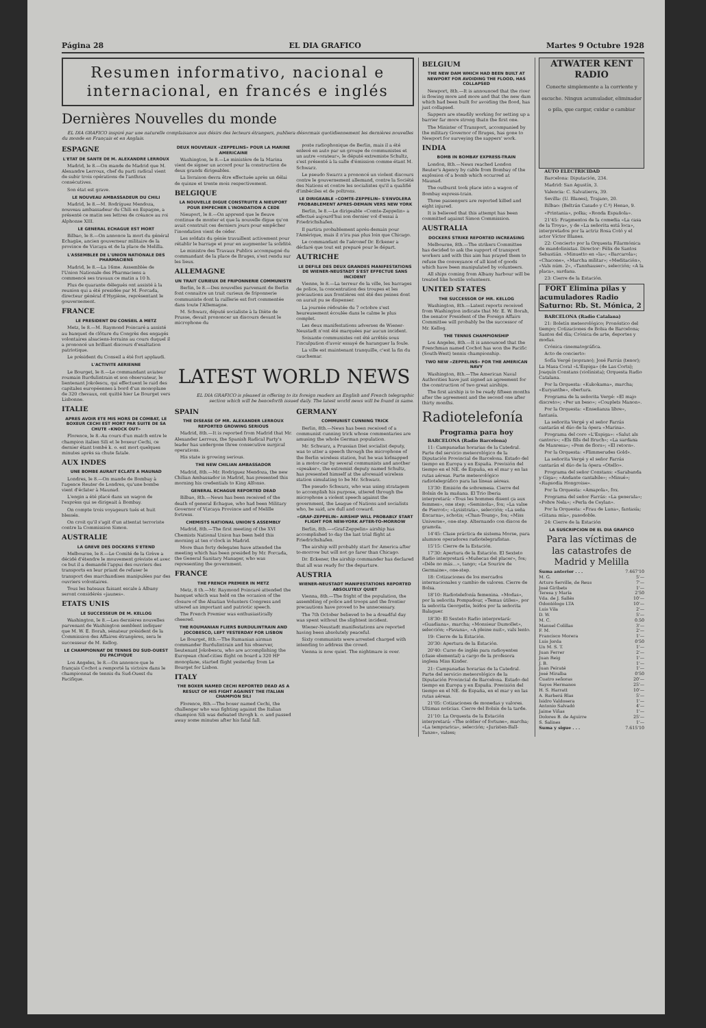Página 28 EL DIA GRAFICO Martes 9 Octubre 1928
Resumen informativo, nacional e internacional, en francés e inglés
Dernières Nouvelles du monde
EL DIA GRAFICO inspiré par une naturelle complaisance aux désirs des lecteurs étrangers, publiera désormais quotidiennement les dernières nouvelles du monde en Français et en Anglais.
ESPAGNE
L'ETAT DE SANTE DE M. ALEXANDRE LERROUX
Madrid, le 8.—On mande de Madrid que M. Alexandre Lerroux, chef du parti radical vient de subir trois opérations de l'anthrax consécutives.
Son état est grave.
LE NOUVEAU AMBASSADEUR DU CHILI
Madrid, le 8.—M. Rodríguez Mendoza, nouveau ambassadeur du Chili en Espagne, a présenté ce matin ses lettres de créance au roi Alphonse XIII.
LE GENERAL ECHAGUE EST MORT
Bilbao, le 8.—On annonce la mort du général Echagüe, ancien gouverneur militaire de la province de Vizcaya et de la place de Melilla.
L'ASSEMBLEE DE L'UNION NATIONALE DES PHARMACIENS
Madrid, le 8.—La 16me. Assemblée de l'Union Nationale des Pharmaciens a commencé ses travaux ce matin a 10 h.
Plus de quarante délegués ont assisté à la reunion qui a été presidée par M. Forcada, directeur général d'Hygiène, représentant le gouvernement.
FRANCE
LE PRESIDENT DU CONSEIL A METZ
Metz, le 8.—M. Raymond Poincaré a assisté au banquet de clôture du Congrès des engagés volontaires alsaciens-lorrains au cours duquel il a prononcé un brillant discours d'exaltation patriotique.
Le président du Conseil a été fort applaudi.
L'ACTIVITE AERIENNE
Le Bourget, le 8.—Le commandant aviateur roumain Burdulintrain et son observateur, le lientenant Jokolescu, qui effectuent le raid des capitales européennes à bord d'un monoplane de 320 chevaux, ont quitté hier Le Bourget vers Lisbonne.
ITALIE
APRES AVOIR ETE MIS HORS DE COMBAT, LE BOXEUR CECHI EST MORT PAR SUITE DE SA CHUTE «KNOCK OUT»
Florence, le 8.-Au cours d'un match entre le champion italien Sili et le boxeur Cechi, ce dernier étant tombé k. o. est mort quelques minutes après sa chute fatale.
AUX INDES
UNE BOMBE AURAIT ECLATE A MAUNAD
Londres, le 8.—On mande de Bombay à l'agence Reuter de Londres, qu'une bombe vient d'éclater à Maunad.
L'engin a été placé dans un wagon de l'exprèss qui se dirigeait à Bombay.
On compte trois voyageurs tués et huit blessés.
On croit qu'il s'agit d'un attentat terroriste contre la Commission Simon.
AUSTRALIE
LA GREVE DES DOCKERS S'ETEND
Melbourne, le 8.—Le Comité de la Grève a décidé d'étendre le mouvement grèviste et avec ce but il a demandé l'appui des ouvriers des transports en leur priant de refuser le transport des marchandises manipulées par des ouvriers volontaires.
Tous les bateaux faisant escale à Albany seront considérés «jaunes».
ETATS UNIS
LE SUCCESSEUR DE M. KELLOG
Washington, le 8.—Les dernières nouvelles parvenant de Washington semblent indiquer que M. W. E. Borah, sénateur président de la Commission des Affaires étrangères, sera le successeur de M. Kellog.
LE CHAMPIONNAT DE TENNIS DU SUD-OUEST DU PACIFIQUE
Los Angeles, le 8.—On annonce que le français Cochot a remporté la victoire dans le championnat de tennis du Sud-Ouest du Pacifique.
DEUX NOUVEAUX «ZEPPELINS» POUR LA MARINE AMERICAINE
Washington, le 8.—Le ministère de la Marina vient de signer un accord pour la construction de deux grands dirigeables.
La livraison devra être effectuée après un délai de quinze et trente mois respectivement.
BELGIQUE
LA NOUVELLE DIGUE CONSTRUITE A NIEUPORT POUR EMPECHER L'INONDATION A CEDE
Nieuport, le 8.—On apprend que le fleuve continue de monter et que la nouvelle digue qu'on avait construit ces derniers jours pour empêcher l'inondation vient de céder.
Les soldats du génie travaillent activement pour rétablir le barrage et pour en augmenter la solidité.
Le ministre des Travaux Publics accompagné du commandant de la place de Bruges, s'est rendu sur les lieux.
ALLEMAGNE
UN TRAIT CURIEUX DE FRIPONNERIE COMMUNISTE
Berlin, le 8.—Des nouvelles parvenant de Berlin font connaitre un trait curieux de friponnerie communiste dont la raillerie est fort commentée dans toute l'Allemagne.
M. Schwarz, député socialiste à la Diète de Prusse, devait prononcer un discours devant le microphone du
poste radiophonique de Berlin, mais il a été enlevé en auto par un groupe de communistes et un autre «orateur», le député extremiste Schultz, s'est présenté à la salle d'émission comme étant M. Schwarz.
Le pseudo Swarrz a prononcé un violent discours contre le gouvernement allemand, contre la Société des Nations et contre les socialistes qu'il a qualifié d'imbéciles et de poltrons.
LE DIRIGEABLE «COMTE-ZEPPELIN» S'ENVOLERA PROBABLEMENT APRES-DEMAIN VERS NEW YORK
Berlin, le 8.—Le dirigeable «Comte-Zeppelin» a effectué aujourd'hui son dernier vol d'essai à Friedrichshafen.
Il partira probablement aprés-demain pour l'Amérique, mais il n'ira pas plus loin que Chicago.
Le commandant de l'aëronef Dr. Eckener a déclaré que tout est preparé pour le départ.
AUTRICHE
LE DEFILE DES DEUX GRANDES MANIFESTATIONS DE WIENER-NEUSTADT S'EST EFFECTUE SANS INCIDENT
Vienne, le 8.—La terreur de la ville, les barrages de police, la concentration des troupes et les précautions aux frontières ont été des peines dont on aurait pu se dispenser.
La journée rédoutée du 7 octobre s'est heureusement écoulée dans le calme le plus complet.
Les deux manifestations adverses de Wiener-Neustadt n'ont été marquées par aucun incident.
Soixante communistes ont été arrêtés sous l'inculpation d'avoir essayé de haranguer la foule.
La ville est maintenant tranquille, c'est la fin du cauchemar.
LATEST WORLD NEWS
EL DIA GRAFICO is pleased in offering to its foreign readers an English and French telegraphic section which will be henceforth issued daily. The latest world news will be found in same.
SPAIN
THE DISEASE OF MR. ALEXANDER LERROUX REPORTED GROWING SERIOUS
Madrid, 8th.—It is reported from Madrid that Mr. Alexander Lerroux, the Spanish Radical Party's leader has undergone three consecutive surgical operations.
His state is growing serious.
THE NEW CHILIAN AMBASSADOR
Madrid, 8th.—Mr. Rodriguez Mendoza, the new Chilian Ambassador in Madrid, has presented this morning his credentials to King Alfonso.
GENERAL ECHAGUE REPORTED DEAD
Bilbao, 8th.—News has been received of the death of general Echague, who had been Military Governor of Vizcaya Province and of Melille fortress.
CHEMISTS NATIONAL UNION'S ASSEMBLY
Madrid, 8th.—The first meeting of the XVI Chemists National Union has been held this morning at ten o'clock in Madrid.
More than forty delegates have attended the meeting which has been presided by Mr. Forcada, the General Sanitary Manager, who was representing the government.
FRANCE
THE FRENCH PREMIER IN METZ
Metz, 8 th.—Mr. Raymond Poincaré attended the banquet which was held on the occasion of the closure of the Alsatian Volunters Congress and uttered an important and patriotic speech.
The French Premier was enthusiastically cheered.
THE ROUMANIAN FLIERS BURDULINTRAIN AND JOCOBESCO, LEFT YESTERDAY FOR LISBON
Le Bourget, 8th.—The Rumanian airman commander Burdulintrain and his observer, lieutenant Jokobescu, who are accomplishing the European chief-cities flight on board a 320 HP monoplane, started flight yesterday from Le Bourget for Lisbon.
ITALY
THE BOXER NAMED CECHI REPORTED DEAD AS A RESULT OF HIS FIGHT AGAINST THE ITALIAN CHAMPION SILI
Florence, 8th.—The boxer named Cechi, the challenger who was fighting against the Italian champion Sili was defeated throgh k. o. and passed away some minutes after his fatal fall.
GERMANY
COMMUNIST CUNNING TRICK
Berlin, 8th.—News has been received of a communist cunning trick whose commentaries are amusing the whole German population.
Mr. Schwarz, a Prussian Diet socialist deputy, was to utter a speech through the microphone of the Berlin wireless station, but he was kidnapped in a motor-car by several communists and another «speaker», the extremist deputy named Schultz, has presented himself at the aforesaid wireless station simulating to be Mr. Schwarz.
The pseudo Schwarz, who was using stratagem to accomplish his purpose, uttered through the microphone a violent speech against the government, the League of Nations and socialists who, he said, are dull and coward.
«GRAF-ZEPPELIN» AIRSHIP WILL PROBABLY START FLIGHT FOR NEW-YORK AFTER-TO-MORROW
Berlin, 8th.—«Graf-Zeppelin» airship has accomplished to day the last trial flight at Friedrichshafen.
The airship will probably start for America after to-morrow but will not go farer than Chicago.
Dr. Eckener, the airship commander has declared that all was ready for the departure.
AUSTRIA
WIENER-NEUSTADT MANIFESTATIONS REPORTED ABSOLUTELY QUIET
Vienna, 8th.—The fright of the population, the assembling of police and troops and the frontier precautions have proved to be unnecessary.
The 7th October believed to be a dreadful day was spent without the slightest incident.
Wiener-Neustadt manifestations are reported having been absolutely peaceful.
Sixty communists were arrested charged with intending to address the crowd.
Vienna is now quiet. The nightmare is over.
BELGIUM
THE NEW DAM WHICH HAD BEEN BUILT AT NEWPORT FOR AVOIDING THE FLOOD, HAS COLLAPSED
Newport, 8th.—It is announced that the river is flowing more and more and that the new dam which had been built for avoiding the flood, has just collapsed.
Sappers are steadily working for setting up a barrier far more strong thatn the first one.
The Minister of Transport, accompanied by the military Governor of Bruges, has gone to Newport for surveying the sappers' work.
INDIA
BOMB IN BOMBAY EXPRESS-TRAIN
London, 8th.—News reached London Reuter's Agency by cable from Bombay of the explosion of a bomb which occurred at Maunad.
The outburst took place into a wagon of Bombay express-train.
Three passengers are reported killed and eight injured.
It is believed that this attempt has been committed against Simon Commission.
AUSTRALIA
DOCKERS STRIKE REPORTED INCREASING
Melbourne, 8th.—The strikers Committee has decided to ask the support of transport workers and with this aim has prayed them to refuse the conveyance of all kind of goods which have been manipulated by volunteers.
All ships coming from Albany harbour will be treated like hostile volunteers.
UNITED STATES
THE SUCCESSOR OF MR. KELLOG
Washington, 8th.—Latest reports received from Washington indicate that Mr. E. W. Borah, the senator President of the Foreign Affairs Committee will probably be the successor of Mr. Kellog.
THE TENNIS CHAMPIONSHIP
Los Angeles, 8th.—It is announced that the Frenchman named Cochot has won the Pacific (South-West) tennis championship.
TWO NEW «ZEPPELINS» FOR THE AMERICAN NAVY
Washington, 8th.—The American Naval Authorities have just signed an agreement for the construction of two great airships.
The first airship is to be ready fifteen months after the agreement and the second one after thirty months.
Radiotelefonía
Programa para hoy
BARCELONA (Radio Barcelona)
11: Campanadas horarias de la Catedral. Parte del servicio meteorológico de la Diputación Provincial de Barcelona. Estado del tiempo en Europa y en España. Previsión del tiempo en el NE. de España, en el mar y en las rutas aéreas. Parte meteorológico radiotelegráfico para las líneas aéreas.
13'30: Emisión de sobremesa. Cierre del Bolsín de la mañana. El Trio Iberia interpretará: «Tous les hommes disent ça aux femmes», one step; «Seminola», fox; «La valse de Pierrot»; «Lysistrata», selección; «La seña Encarna», schotis; «Chan-Toung», fox; «Miss Universe», one-step. Alternando con discos de gramola.
14'45: Clase práctica de sistema Morse, para alumnos operadores radiotelegrafistas.
15'15: Cierre de la Estación.
17'30: Apertura de la Estación. El Sexteto Radio interpretará «Muñecas del placer», fox; «Déle no más...», tango; «Le Sourire de Germaine», one-step.
18: Cotizaciones de los mercados internacionales y cambio de valores. Cierre de Bolsa.
18'10: Radiotelefonía femenina. «Modas», por la señorita Pompadour, «Temas útiles», por la señorita Georgette, leídos por la señorita Balaguer.
18'30: El Sexteto Radio interpretará: «Guadiana», marcha; «Monsieur Dumollet», selección; «Pavana», «A pleine nuit», vals lento.
19: Cierre de la Estación.
20'30: Apertura de la Estación.
20'40: Curso de inglés para radioyentes (clase elemental) a cargo de la profesora inglesa Miss Kinder.
21: Campanadas horarias de la Catedral. Parte del servicio meteorológico de la Diputación Provincial de Barcelona. Estado del tiempo en Europa y en España. Previsión del tiempo en el NE. de España, en el mar y en las rutas aéreas.
21'05: Cotizaciones de monedas y valores. Ultimas noticias. Cierre del Bolsín de la tarde.
21'10: La Orquesta de la Estación interpretará: «The soldier of fortune», marcha; «La temprarica», selección; «Juristen-Ball-Tanze», valses;
ATWATER KENT
RADIO
Conecte simplemente a la corriente y escuche. Ningun acumulador, eliminador o pila, que cargar, cuidar o cambiar
AUTO ELECTRICIDAD
Barcelona: Diputación, 234.
Madrid: San Agustín, 3.
Valencia: C. Salvatierra, 39.
Sevilla: (U. Blanes), Trajano, 20.
Bilbao: (Beltrán Casado y C.ª) Henao, 9.
«Printania», polka; «Ronda Española».
21'45: Fragmentos de la comedia «La casa de la Troya», y de «La señorita está loca», interpretados por la actriz Rosa Cotó y el actor Víctor Blanes.
22: Concierto por la Orquesta Filarmónica de mandolinistas. Director: Félix de Santos Sebastián. «Minuetto en «la»; «Barcarola»; «Chacone», «Marcha militar»; «Meditación», «Vals núm. 2», «Tannhauser», selección; «A la placa», sardana.
23: Cierre de la Estación.
FORT Elimina pilas y acumuladores Radio Saturno: Rb. St. Mónica, 2
BARCELONA (Radio Catalana)
21: Boletín meteorológico; Pronóstico del tiempo; Cotizaciones de Bolsa de Barcelona; Santos del día; Crónica de arte, deportes y modas.
Crónica cinematográfica.
Acto de concierto:
Sofía Vergé (soprano); José Farrás (tenor); La Masa Coral «L'Espiga» (de Las Corts); Joaquín Constans (violinista); Orquesta Radio Catalana.
Por la Orquesta: «Kukokama», marcha; «Euryanthe», obertura.
Programa de la señorita Vergé: «El majo discreto»; «Per un beso»; «Couplets Manon».
Por la Orquesta: «Enseñanza libre», fantasía.
La señorita Vergé y el señor Farrás cantarán el dúo de la ópera «Marina».
Programa del coro «L'Espiga»: «Salut als cantors»; «Els fills del Bruch»; «La sardana de Manresa»; «Pom de flors»; «El retorn».
Por la Orquesta: «Flimmerudes Gold».
La señorita Vergé y el señor Farrás cantarán el dúo de la ópera «Otello».
Programa del señor Constans: «Sarabanda y Giga»; «Andante cantabile»; «Minué»; «Rapsodia Hongroise».
Por la Orquesta: «Amapola», fox.
Programa del señor Farrás: «La generala»; «Pobre Nela»; «Perla de Ceylan».
Por la Orquesta: «Frau de Luna», fantasía; «Gitana mía», pasodoble.
24: Cierre de la Estación
LA SUSCRIPCION DE EL DIA GRAFICO
Para las víctimas de las catastrofes de Madrid y Melilla
| Suma anterior . . . | 7.467'10 |
| M. G. | 5'— |
| Arturo Serville, de Reus | 7'— |
| José Giribets | 1'— |
| Teresa y María | 2'50 |
| Vda. de J. Sallés | 10'— |
| Odontólogo LTA | 10'— |
| Luis Vila | 2'— |
| D. W. | 5'— |
| M. C. | 0.50 |
| Manuel Colillas | 3'— |
| F. M. | 2'— |
| Francisco Morera | 1'— |
| Luis Jorda | 0'50 |
| Un M. S. T. | 1'— |
| Juan Ferrer | 2'— |
| Juan Reig | 1'— |
| J. B. | 1'— |
| Juan Peiraté | 1'— |
| José Miralba | 0'50 |
| Cuatro señoras | 20'— |
| Sayos Hermanos | 25'— |
| H. S. Harratt | 10'— |
| A. Barberá Blas | 5'— |
| Isidro Valdosera | 1'— |
| Antonio Salvadó | 4'— |
| Jaime Viñas | 1'— |
| Dolores B. de Aguirre | 25'— |
| S. Salines | 1'— |
| Suma y sigue . . . | 7.615'10 |